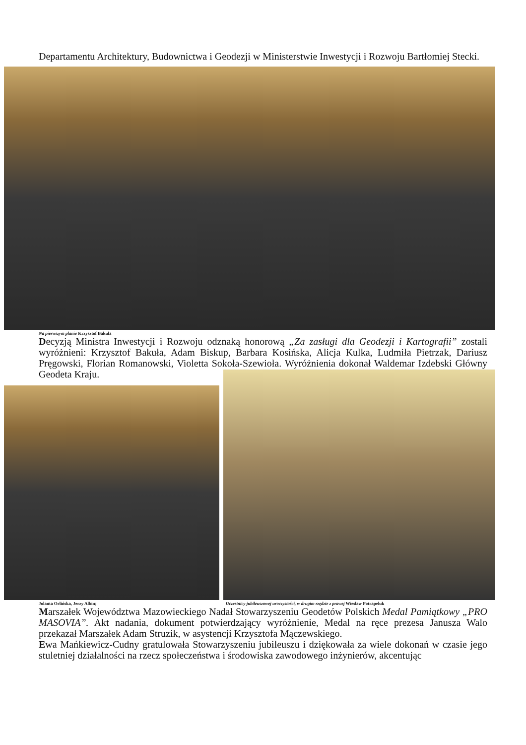Departamentu Architektury, Budownictwa i Geodezji w Ministerstwie Inwestycji i Rozwoju Bartłomiej Stecki.
Na pierwszym planie Krzysztof Bakuła
Decyzją Ministra Inwestycji i Rozwoju odznaką honorową „Za zasługi dla Geodezji i Kartografii” zostali wyróżnieni: Krzysztof Bakuła, Adam Biskup, Barbara Kosińska, Alicja Kulka, Ludmiła Pietrzak, Dariusz Pręgowski, Florian Romanowski, Violetta Sokoła-Szewioła. Wyróżnienia dokonał Waldemar Izdebski Główny Geodeta Kraju.
Jolanta Orlińska, Jerzy Albin; Uczestnicy jubileuszowej uroczystości, w drugim rzędzie z prawej Wiesław Potrapeluk
Marszałek Województwa Mazowieckiego Nadał Stowarzyszeniu Geodetów Polskich Medal Pamiątkowy „PRO MASOVIA”. Akt nadania, dokument potwierdzający wyróżnienie, Medal na ręce prezesa Janusza Walo przekazał Marszałek Adam Struzik, w asystencji Krzysztofa Mączewskiego.
Ewa Mańkiewicz-Cudny gratulowała Stowarzyszeniu jubileuszu i dziękowała za wiele dokonań w czasie jego stuletniej działalności na rzecz społeczeństwa i środowiska zawodowego inżynierów, akcentując